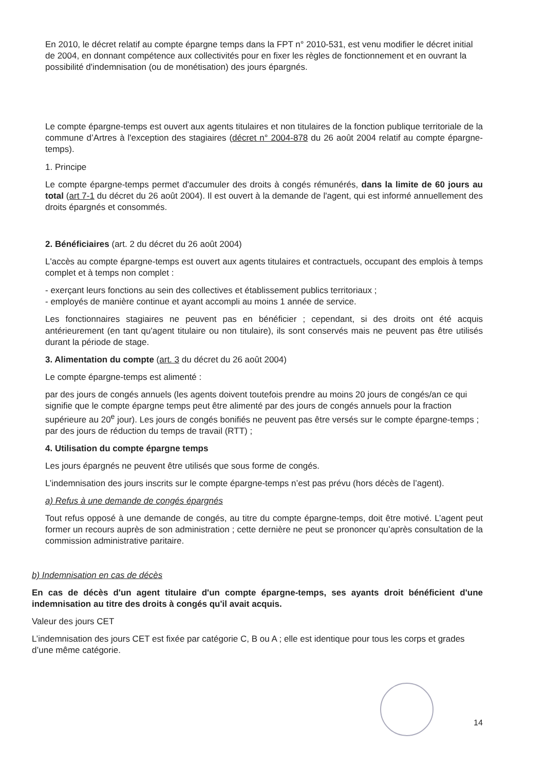En 2010, le décret relatif au compte épargne temps dans la FPT n° 2010-531, est venu modifier le décret initial de 2004, en donnant compétence aux collectivités pour en fixer les règles de fonctionnement et en ouvrant la possibilité d'indemnisation (ou de monétisation) des jours épargnés.
Le compte épargne-temps est ouvert aux agents titulaires et non titulaires de la fonction publique territoriale de la commune d’Artres à l'exception des stagiaires (décret n° 2004-878 du 26 août 2004 relatif au compte épargne-temps).
1. Principe
Le compte épargne-temps permet d'accumuler des droits à congés rémunérés, dans la limite de 60 jours au total (art 7-1 du décret du 26 août 2004). Il est ouvert à la demande de l'agent, qui est informé annuellement des droits épargnés et consommés.
2. Bénéficiaires (art. 2 du décret du 26 août 2004)
L'accès au compte épargne-temps est ouvert aux agents titulaires et contractuels, occupant des emplois à temps complet et à temps non complet :
- exerçant leurs fonctions au sein des collectives et établissement publics territoriaux ;
- employés de manière continue et ayant accompli au moins 1 année de service.
Les fonctionnaires stagiaires ne peuvent pas en bénéficier ; cependant, si des droits ont été acquis antérieurement (en tant qu'agent titulaire ou non titulaire), ils sont conservés mais ne peuvent pas être utilisés durant la période de stage.
3. Alimentation du compte (art. 3 du décret du 26 août 2004)
Le compte épargne-temps est alimenté :
par des jours de congés annuels (les agents doivent toutefois prendre au moins 20 jours de congés/an ce qui signifie que le compte épargne temps peut être alimenté par des jours de congés annuels pour la fraction supérieure au 20<sup>e</sup> jour). Les jours de congés bonifiés ne peuvent pas être versés sur le compte épargne-temps ;
par des jours de réduction du temps de travail (RTT) ;
4. Utilisation du compte épargne temps
Les jours épargnés ne peuvent être utilisés que sous forme de congés.
L’indemnisation des jours inscrits sur le compte épargne-temps n’est pas prévu (hors décès de l’agent).
a) Refus à une demande de congés épargnés
Tout refus opposé à une demande de congés, au titre du compte épargne-temps, doit être motivé. L’agent peut former un recours auprès de son administration ; cette dernière ne peut se prononcer qu’après consultation de la commission administrative paritaire.
b) Indemnisation en cas de décès
En cas de décès d'un agent titulaire d'un compte épargne-temps, ses ayants droit bénéficient d'une indemnisation au titre des droits à congés qu'il avait acquis.
Valeur des jours CET
L’indemnisation des jours CET est fixée par catégorie C, B ou A ; elle est identique pour tous les corps et grades d’une même catégorie.
14